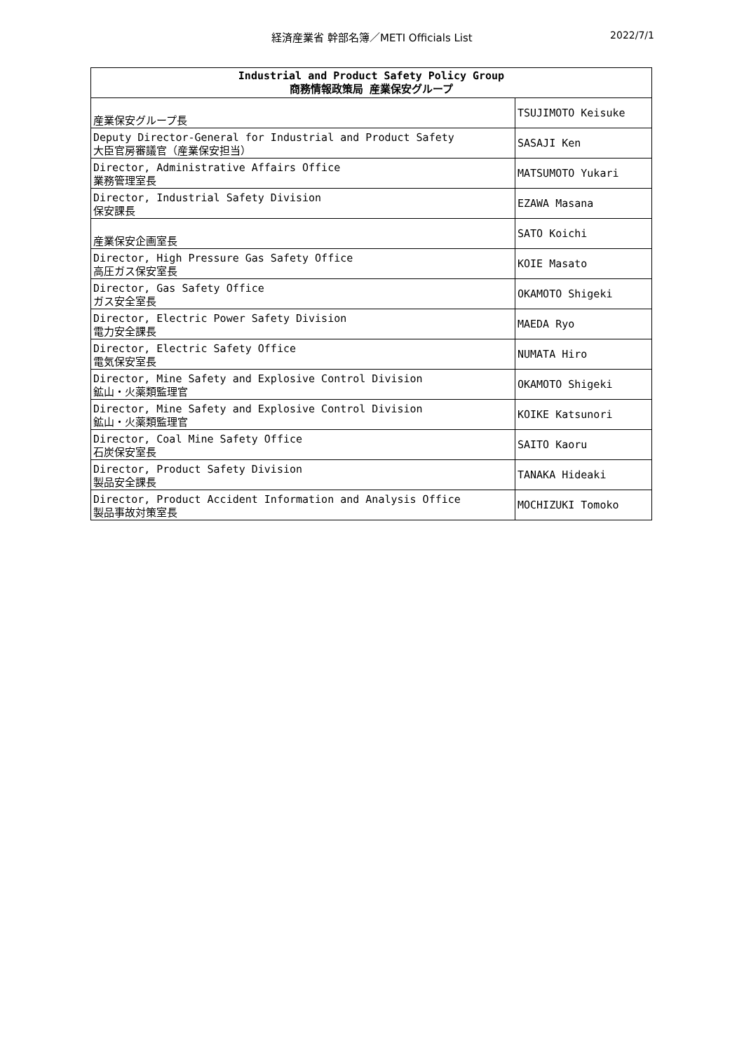経済産業省 幹部名簿／METI Officials List 2022/7/1
| Industrial and Product Safety Policy Group 商務情報政策局 産業保安グループ | |
| --- | --- |
| 産業保安グループ長 | TSUJIMOTO Keisuke |
| Deputy Director-General for Industrial and Product Safety 大臣官房審議官（産業保安担当） | SASAJI Ken |
| Director, Administrative Affairs Office 業務管理室長 | MATSUMOTO Yukari |
| Director, Industrial Safety Division 保安課長 | EZAWA Masana |
| 産業保安企画室長 | SATO Koichi |
| Director, High Pressure Gas Safety Office 高圧ガス保安室長 | KOIE Masato |
| Director, Gas Safety Office ガス安全室長 | OKAMOTO Shigeki |
| Director, Electric Power Safety Division 電力安全課長 | MAEDA Ryo |
| Director, Electric Safety Office 電気保安室長 | NUMATA Hiro |
| Director, Mine Safety and Explosive Control Division 鉱山・火薬類監理官 | OKAMOTO Shigeki |
| Director, Mine Safety and Explosive Control Division 鉱山・火薬類監理官 | KOIKE Katsunori |
| Director, Coal Mine Safety Office 石炭保安室長 | SAITO Kaoru |
| Director, Product Safety Division 製品安全課長 | TANAKA Hideaki |
| Director, Product Accident Information and Analysis Office 製品事故対策室長 | MOCHIZUKI Tomoko |